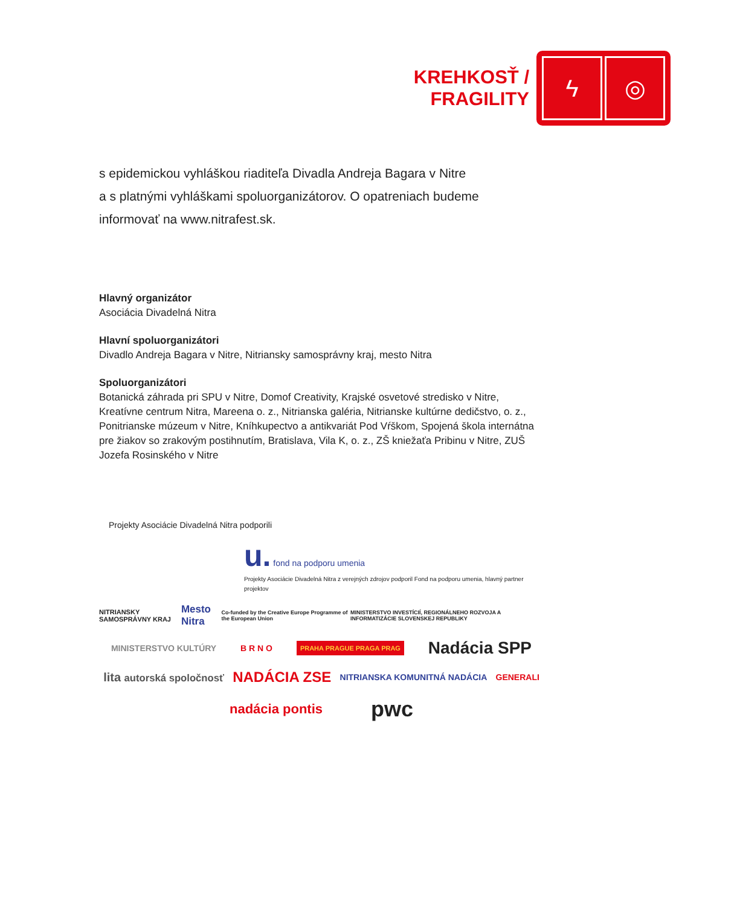KREHKOSŤ /
FRAGILITY
ϟ ◎
s epidemickou vyhláškou riaditeľa Divadla Andreja Bagara v Nitre
a s platnými vyhláškami spoluorganizátorov. O opatreniach budeme
informovať na www.nitrafest.sk.
Hlavný organizátor
Asociácia Divadelná Nitra
Hlavní spoluorganizátori
Divadlo Andreja Bagara v Nitre, Nitriansky samosprávny kraj, mesto Nitra
Spoluorganizátori
Botanická záhrada pri SPU v Nitre, Domof Creativity, Krajské osvetové stredisko v Nitre, Kreatívne centrum Nitra, Mareena o. z., Nitrianska galéria, Nitrianske kultúrne dedičstvo, o. z., Ponitrianske múzeum v Nitre, Kníhkupectvo a antikvariát Pod Vŕškom, Spojená škola internátna pre žiakov so zrakovým postihnutím, Bratislava, Vila K, o. z., ZŠ kniežaťa Pribinu v Nitre, ZUŠ Jozefa Rosinského v Nitre
Projekty Asociácie Divadelná Nitra podporili
u. fond na podporu umenia
Projekty Asociácie Divadelná Nitra z verejných zdrojov podporil Fond na podporu umenia, hlavný partner projektov
NITRIANSKY SAMOSPRÁVNY KRAJ Mesto Nitra Co-funded by the Creative Europe Programme of the European Union MINISTERSTVO INVESTÍCIÍ, REGIONÁLNEHO ROZVOJA A INFORMATIZÁCIE SLOVENSKEJ REPUBLIKY
MINISTERSTVO KULTÚRY B R N O PRAHA PRAGUE PRAGA PRAG Nadácia SPP
lita autorská spoločnosť NADÁCIA ZSE NITRIANSKA KOMUNITNÁ NADÁCIA GENERALI
nadácia pontis pwc